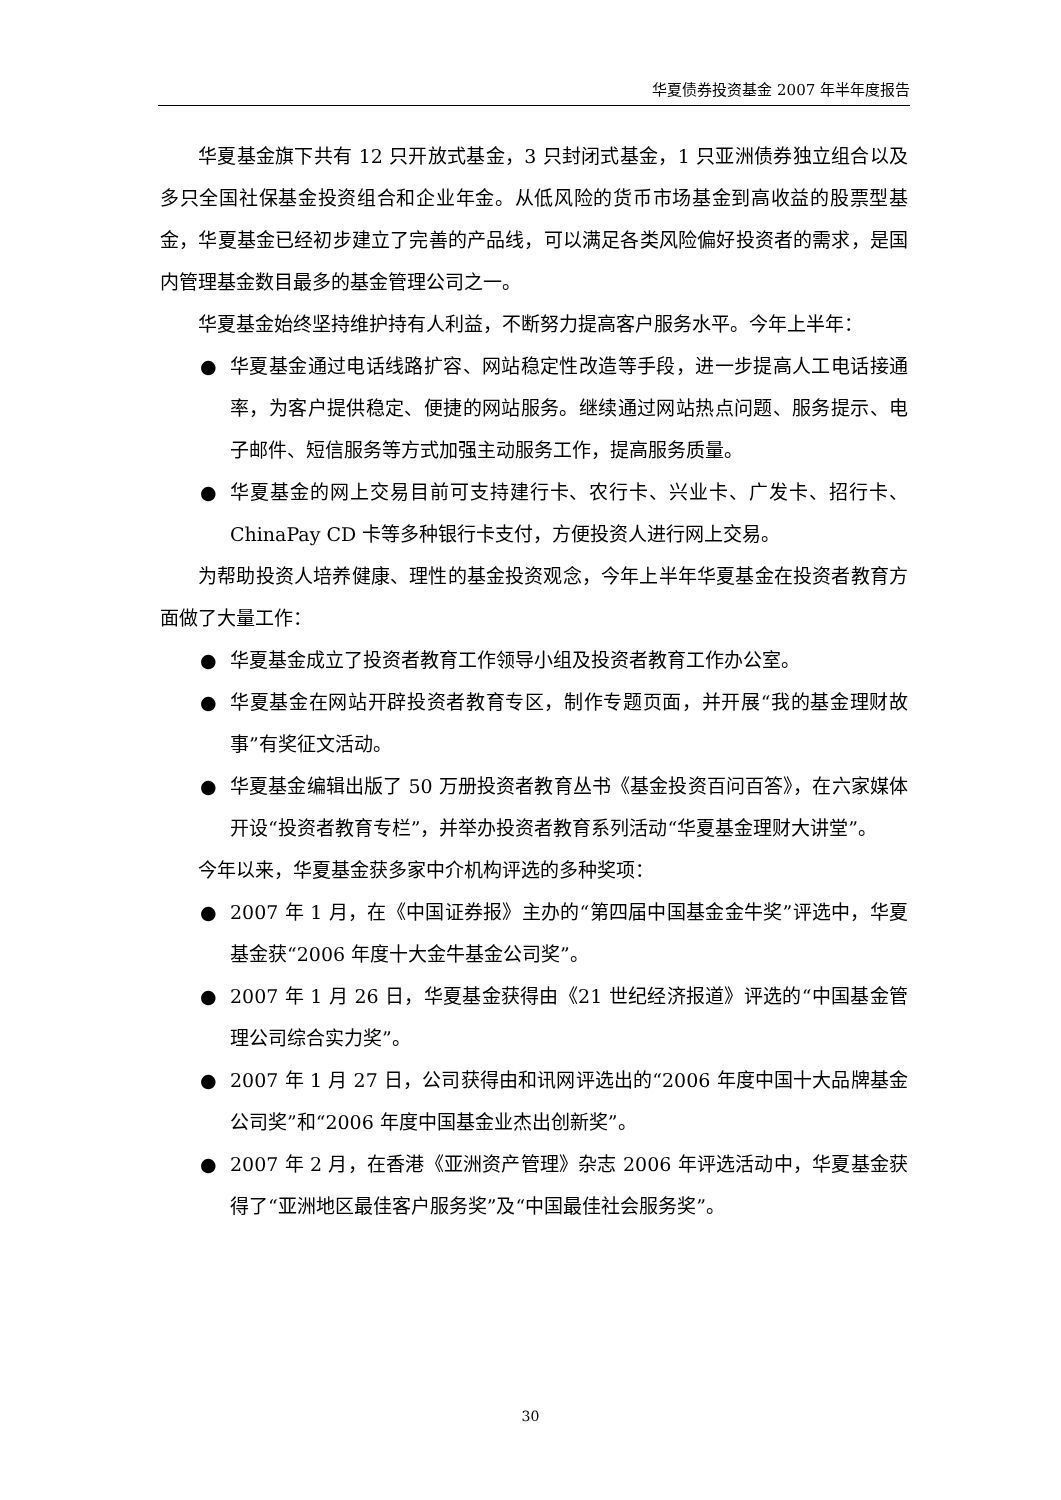华夏债券投资基金 2007 年半年度报告
华夏基金旗下共有 12 只开放式基金，3 只封闭式基金，1 只亚洲债券独立组合以及多只全国社保基金投资组合和企业年金。从低风险的货币市场基金到高收益的股票型基金，华夏基金已经初步建立了完善的产品线，可以满足各类风险偏好投资者的需求，是国内管理基金数目最多的基金管理公司之一。
华夏基金始终坚持维护持有人利益，不断努力提高客户服务水平。今年上半年：
● 华夏基金通过电话线路扩容、网站稳定性改造等手段，进一步提高人工电话接通率，为客户提供稳定、便捷的网站服务。继续通过网站热点问题、服务提示、电子邮件、短信服务等方式加强主动服务工作，提高服务质量。
● 华夏基金的网上交易目前可支持建行卡、农行卡、兴业卡、广发卡、招行卡、ChinaPay CD 卡等多种银行卡支付，方便投资人进行网上交易。
为帮助投资人培养健康、理性的基金投资观念，今年上半年华夏基金在投资者教育方面做了大量工作：
● 华夏基金成立了投资者教育工作领导小组及投资者教育工作办公室。
● 华夏基金在网站开辟投资者教育专区，制作专题页面，并开展“我的基金理财故事”有奖征文活动。
● 华夏基金编辑出版了 50 万册投资者教育丛书《基金投资百问百答》，在六家媒体开设“投资者教育专栏”，并举办投资者教育系列活动“华夏基金理财大讲堂”。
今年以来，华夏基金获多家中介机构评选的多种奖项：
● 2007 年 1 月，在《中国证券报》主办的“第四届中国基金金牛奖”评选中，华夏基金获“2006 年度十大金牛基金公司奖”。
● 2007 年 1 月 26 日，华夏基金获得由《21 世纪经济报道》评选的“中国基金管理公司综合实力奖”。
● 2007 年 1 月 27 日，公司获得由和讯网评选出的“2006 年度中国十大品牌基金公司奖”和“2006 年度中国基金业杰出创新奖”。
● 2007 年 2 月，在香港《亚洲资产管理》杂志 2006 年评选活动中，华夏基金获得了“亚洲地区最佳客户服务奖”及“中国最佳社会服务奖”。
30